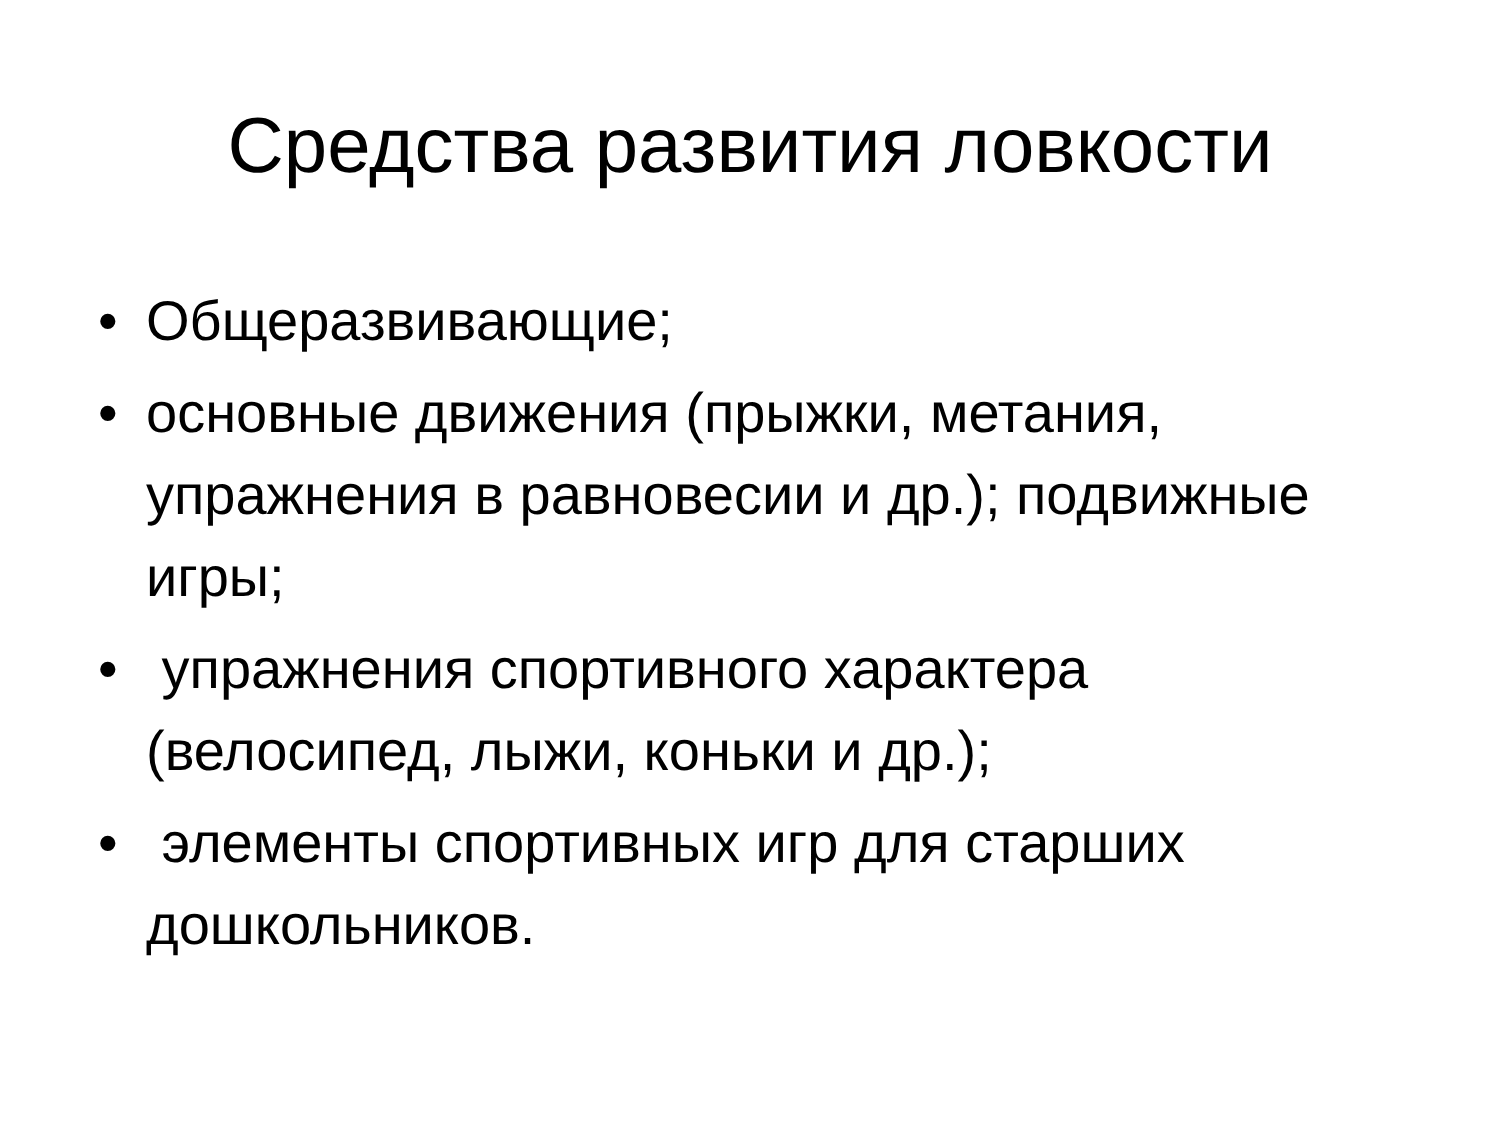Средства развития ловкости
• Общеразвивающие;
• основные движения (прыжки, метания, упражнения в равновесии и др.); подвижные игры;
• упражнения спортивного характера (велосипед, лыжи, коньки и др.);
• элементы спортивных игр для старших дошкольников.